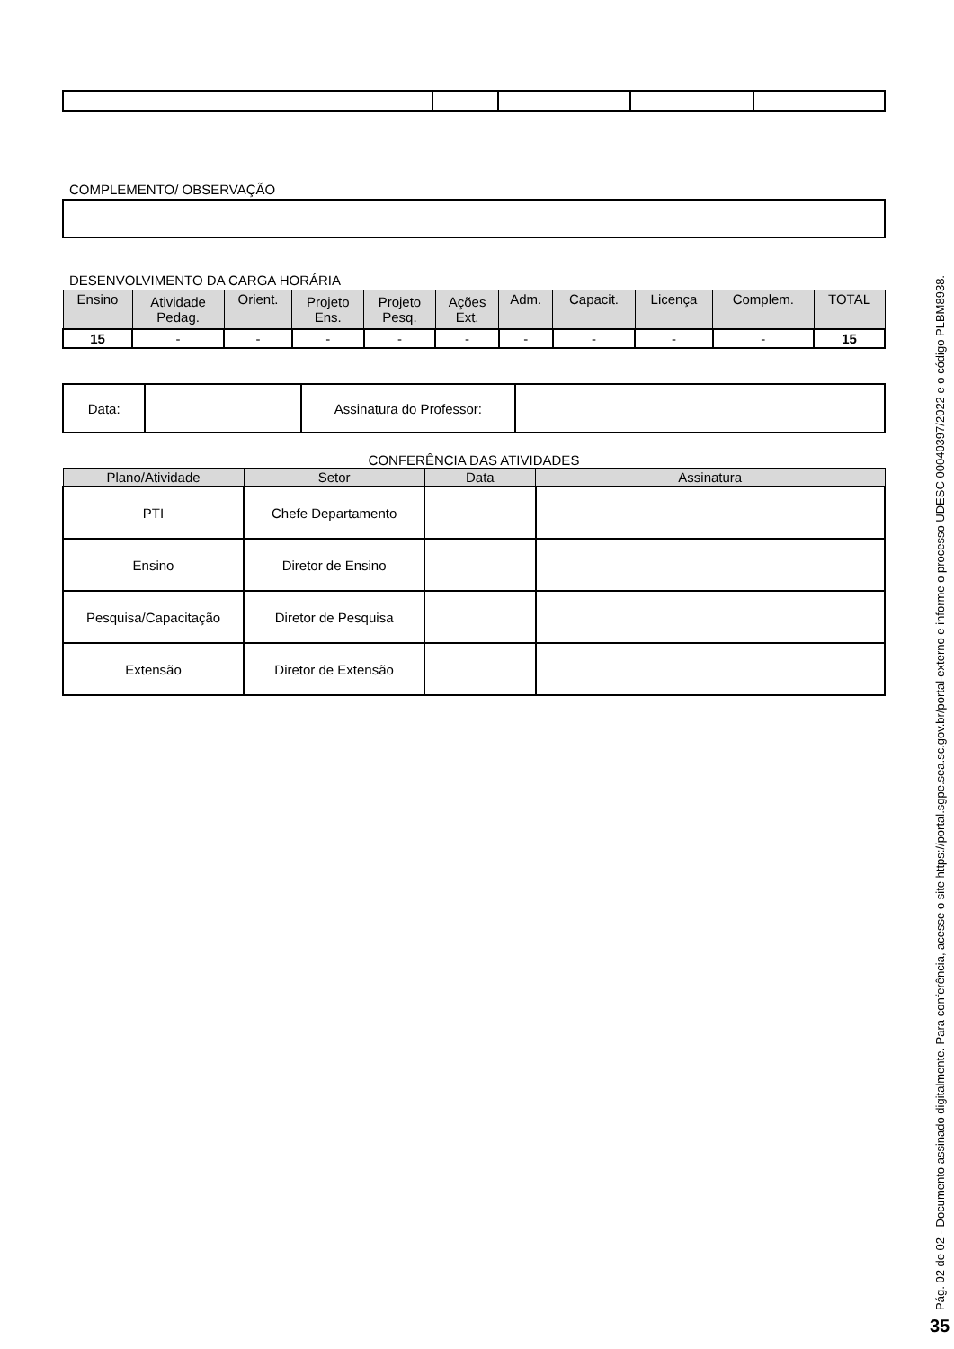COMPLEMENTO/ OBSERVAÇÃO
DESENVOLVIMENTO DA CARGA HORÁRIA
| Ensino | Atividade Pedag. | Orient. | Projeto Ens. | Projeto Pesq. | Ações Ext. | Adm. | Capacit. | Licença | Complem. | TOTAL |
| --- | --- | --- | --- | --- | --- | --- | --- | --- | --- | --- |
| 15 | - | - | - | - | - | - | - | - | - | 15 |
| Data: | | Assinatura do Professor: | |
CONFERÊNCIA DAS ATIVIDADES
| Plano/Atividade | Setor | Data | Assinatura |
| --- | --- | --- | --- |
| PTI | Chefe Departamento | | |
| Ensino | Diretor de Ensino | | |
| Pesquisa/Capacitação | Diretor de Pesquisa | | |
| Extensão | Diretor de Extensão | | |
Pág. 02 de 02 - Documento assinado digitalmente. Para conferência, acesse o site https://portal.sgpe.sea.sc.gov.br/portal-externo e informe o processo UDESC 00040397/2022 e o código PLBM8938.
35